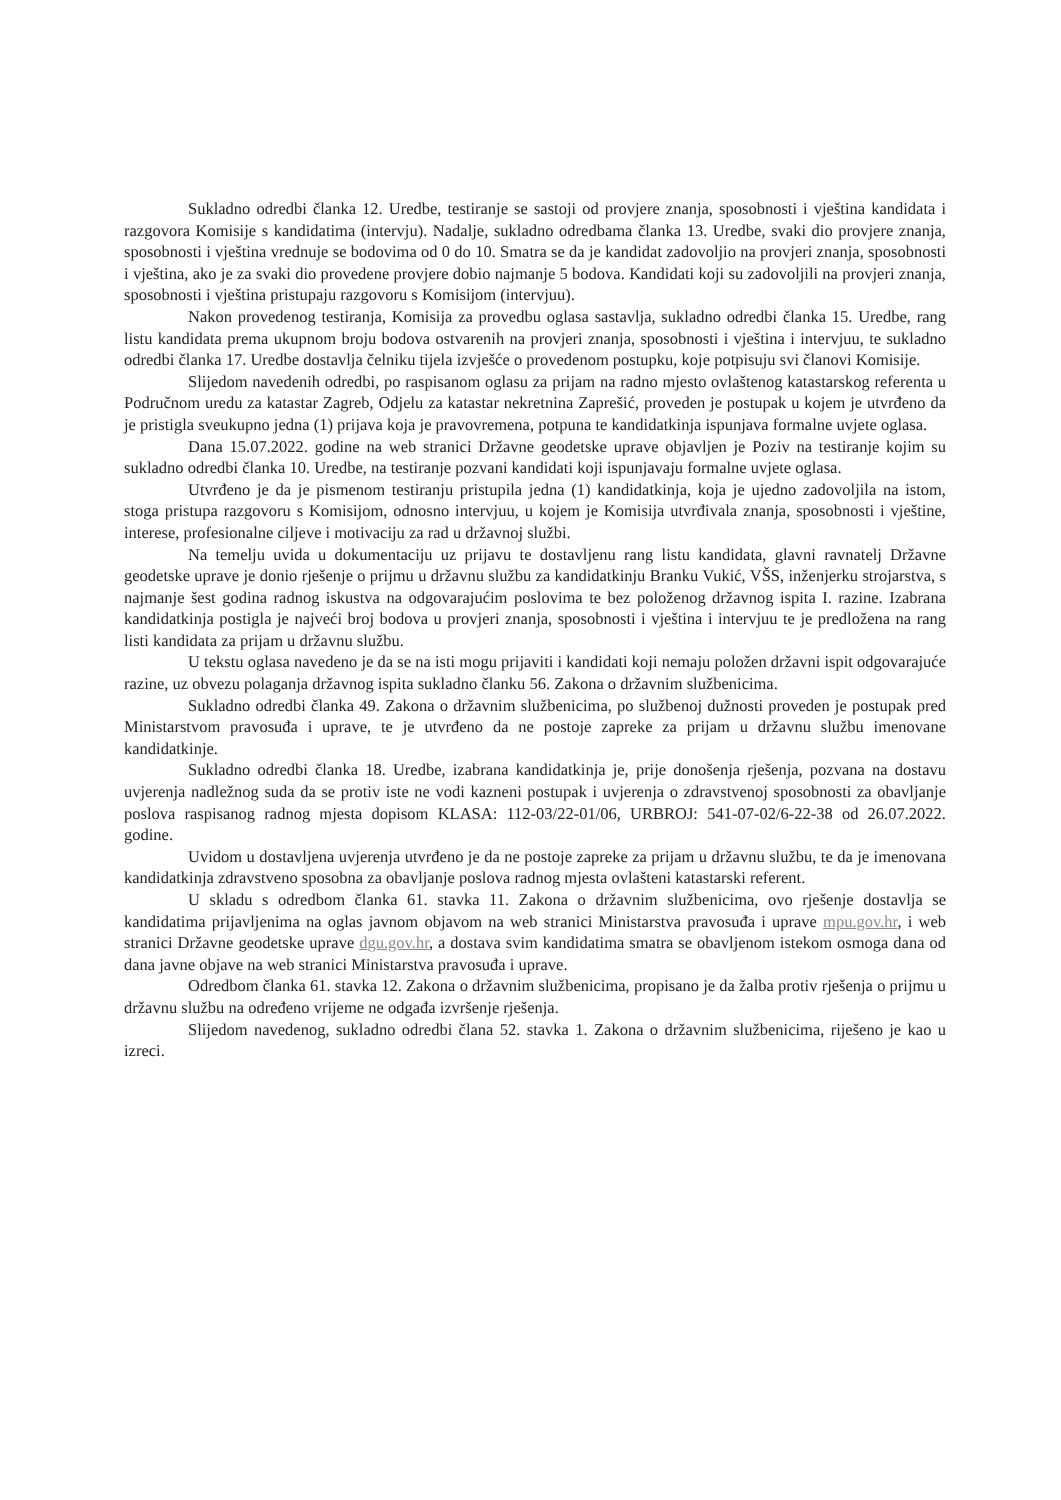Sukladno odredbi članka 12. Uredbe, testiranje se sastoji od provjere znanja, sposobnosti i vještina kandidata i razgovora Komisije s kandidatima (intervju). Nadalje, sukladno odredbama članka 13. Uredbe, svaki dio provjere znanja, sposobnosti i vještina vrednuje se bodovima od 0 do 10. Smatra se da je kandidat zadovoljio na provjeri znanja, sposobnosti i vještina, ako je za svaki dio provedene provjere dobio najmanje 5 bodova. Kandidati koji su zadovoljili na provjeri znanja, sposobnosti i vještina pristupaju razgovoru s Komisijom (intervjuu).
Nakon provedenog testiranja, Komisija za provedbu oglasa sastavlja, sukladno odredbi članka 15. Uredbe, rang listu kandidata prema ukupnom broju bodova ostvarenih na provjeri znanja, sposobnosti i vještina i intervjuu, te sukladno odredbi članka 17. Uredbe dostavlja čelniku tijela izvješće o provedenom postupku, koje potpisuju svi članovi Komisije.
Slijedom navedenih odredbi, po raspisanom oglasu za prijam na radno mjesto ovlaštenog katastarskog referenta u Područnom uredu za katastar Zagreb, Odjelu za katastar nekretnina Zaprešić, proveden je postupak u kojem je utvrđeno da je pristigla sveukupno jedna (1) prijava koja je pravovremena, potpuna te kandidatkinja ispunjava formalne uvjete oglasa.
Dana 15.07.2022. godine na web stranici Državne geodetske uprave objavljen je Poziv na testiranje kojim su sukladno odredbi članka 10. Uredbe, na testiranje pozvani kandidati koji ispunjavaju formalne uvjete oglasa.
Utvrđeno je da je pismenom testiranju pristupila jedna (1) kandidatkinja, koja je ujedno zadovoljila na istom, stoga pristupa razgovoru s Komisijom, odnosno intervjuu, u kojem je Komisija utvrđivala znanja, sposobnosti i vještine, interese, profesionalne ciljeve i motivaciju za rad u državnoj službi.
Na temelju uvida u dokumentaciju uz prijavu te dostavljenu rang listu kandidata, glavni ravnatelj Državne geodetske uprave je donio rješenje o prijmu u državnu službu za kandidatkinju Branku Vukić, VŠS, inženjerku strojarstva, s najmanje šest godina radnog iskustva na odgovarajućim poslovima te bez položenog državnog ispita I. razine. Izabrana kandidatkinja postigla je najveći broj bodova u provjeri znanja, sposobnosti i vještina i intervjuu te je predložena na rang listi kandidata za prijam u državnu službu.
U tekstu oglasa navedeno je da se na isti mogu prijaviti i kandidati koji nemaju položen državni ispit odgovarajuće razine, uz obvezu polaganja državnog ispita sukladno članku 56. Zakona o državnim službenicima.
Sukladno odredbi članka 49. Zakona o državnim službenicima, po službenoj dužnosti proveden je postupak pred Ministarstvom pravosuđa i uprave, te je utvrđeno da ne postoje zapreke za prijam u državnu službu imenovane kandidatkinje.
Sukladno odredbi članka 18. Uredbe, izabrana kandidatkinja je, prije donošenja rješenja, pozvana na dostavu uvjerenja nadležnog suda da se protiv iste ne vodi kazneni postupak i uvjerenja o zdravstvenoj sposobnosti za obavljanje poslova raspisanog radnog mjesta dopisom KLASA: 112-03/22-01/06, URBROJ: 541-07-02/6-22-38 od 26.07.2022. godine.
Uvidom u dostavljena uvjerenja utvrđeno je da ne postoje zapreke za prijam u državnu službu, te da je imenovana kandidatkinja zdravstveno sposobna za obavljanje poslova radnog mjesta ovlašteni katastarski referent.
U skladu s odredbom članka 61. stavka 11. Zakona o državnim službenicima, ovo rješenje dostavlja se kandidatima prijavljenima na oglas javnom objavom na web stranici Ministarstva pravosuđa i uprave mpu.gov.hr, i web stranici Državne geodetske uprave dgu.gov.hr, a dostava svim kandidatima smatra se obavljenom istekom osmoga dana od dana javne objave na web stranici Ministarstva pravosuđa i uprave.
Odredbom članka 61. stavka 12. Zakona o državnim službenicima, propisano je da žalba protiv rješenja o prijmu u državnu službu na određeno vrijeme ne odgađa izvršenje rješenja.
Slijedom navedenog, sukladno odredbi člana 52. stavka 1. Zakona o državnim službenicima, riješeno je kao u izreci.